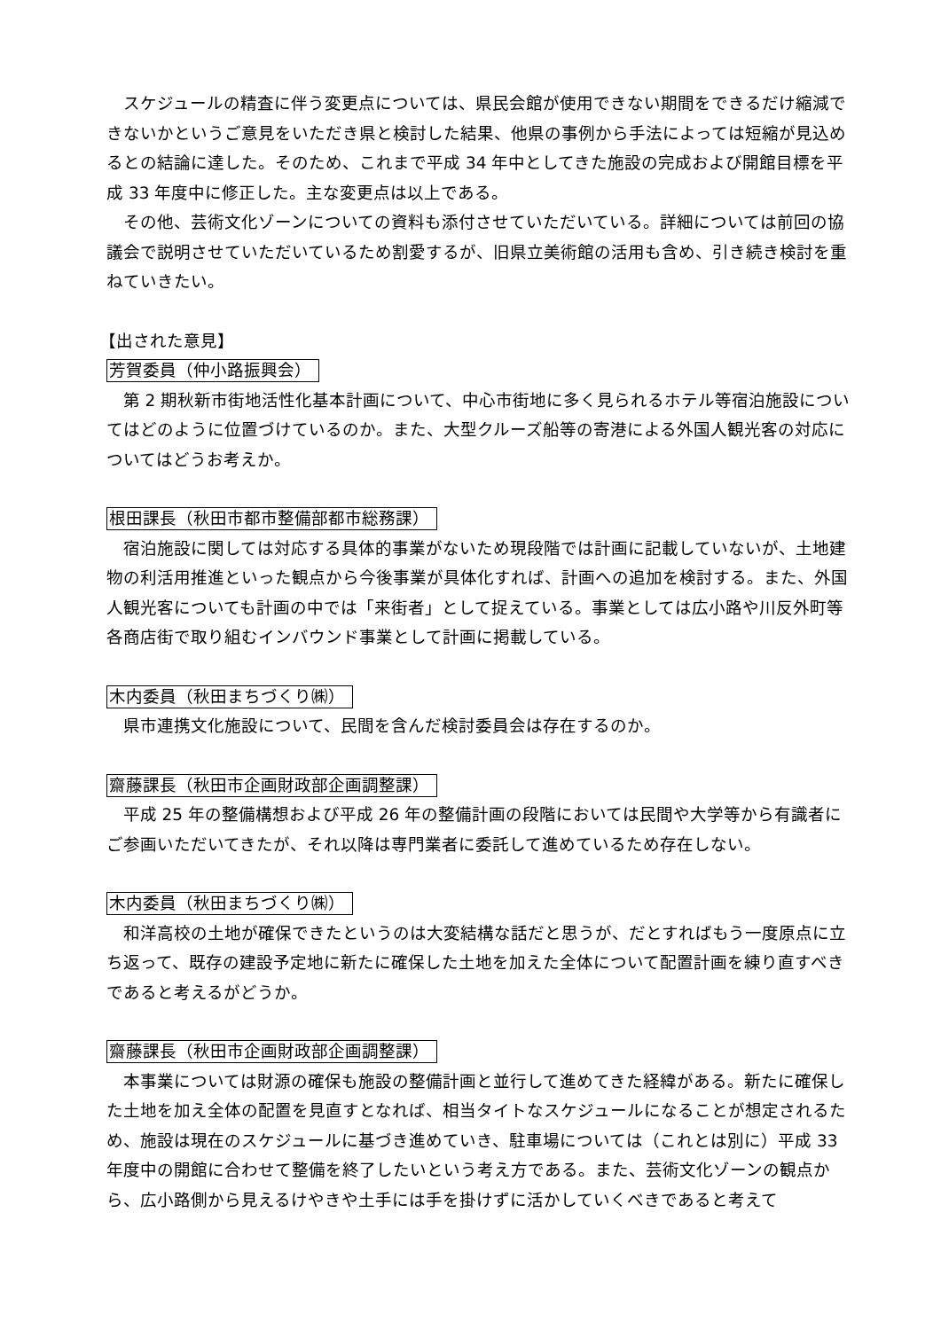スケジュールの精査に伴う変更点については、県民会館が使用できない期間をできるだけ縮減できないかというご意見をいただき県と検討した結果、他県の事例から手法によっては短縮が見込めるとの結論に達した。そのため、これまで平成 34 年中としてきた施設の完成および開館目標を平成 33 年度中に修正した。主な変更点は以上である。
その他、芸術文化ゾーンについての資料も添付させていただいている。詳細については前回の協議会で説明させていただいているため割愛するが、旧県立美術館の活用も含め、引き続き検討を重ねていきたい。
【出された意見】
芳賀委員（仲小路振興会）
第 2 期秋新市街地活性化基本計画について、中心市街地に多く見られるホテル等宿泊施設についてはどのように位置づけているのか。また、大型クルーズ船等の寄港による外国人観光客の対応についてはどうお考えか。
根田課長（秋田市都市整備部都市総務課）
宿泊施設に関しては対応する具体的事業がないため現段階では計画に記載していないが、土地建物の利活用推進といった観点から今後事業が具体化すれば、計画への追加を検討する。また、外国人観光客についても計画の中では「来街者」として捉えている。事業としては広小路や川反外町等各商店街で取り組むインバウンド事業として計画に掲載している。
木内委員（秋田まちづくり㈱）
県市連携文化施設について、民間を含んだ検討委員会は存在するのか。
齋藤課長（秋田市企画財政部企画調整課）
平成 25 年の整備構想および平成 26 年の整備計画の段階においては民間や大学等から有識者にご参画いただいてきたが、それ以降は専門業者に委託して進めているため存在しない。
木内委員（秋田まちづくり㈱）
和洋高校の土地が確保できたというのは大変結構な話だと思うが、だとすればもう一度原点に立ち返って、既存の建設予定地に新たに確保した土地を加えた全体について配置計画を練り直すべきであると考えるがどうか。
齋藤課長（秋田市企画財政部企画調整課）
本事業については財源の確保も施設の整備計画と並行して進めてきた経緯がある。新たに確保した土地を加え全体の配置を見直すとなれば、相当タイトなスケジュールになることが想定されるため、施設は現在のスケジュールに基づき進めていき、駐車場については（これとは別に）平成 33 年度中の開館に合わせて整備を終了したいという考え方である。また、芸術文化ゾーンの観点から、広小路側から見えるけやきや土手には手を掛けずに活かしていくべきであると考えて